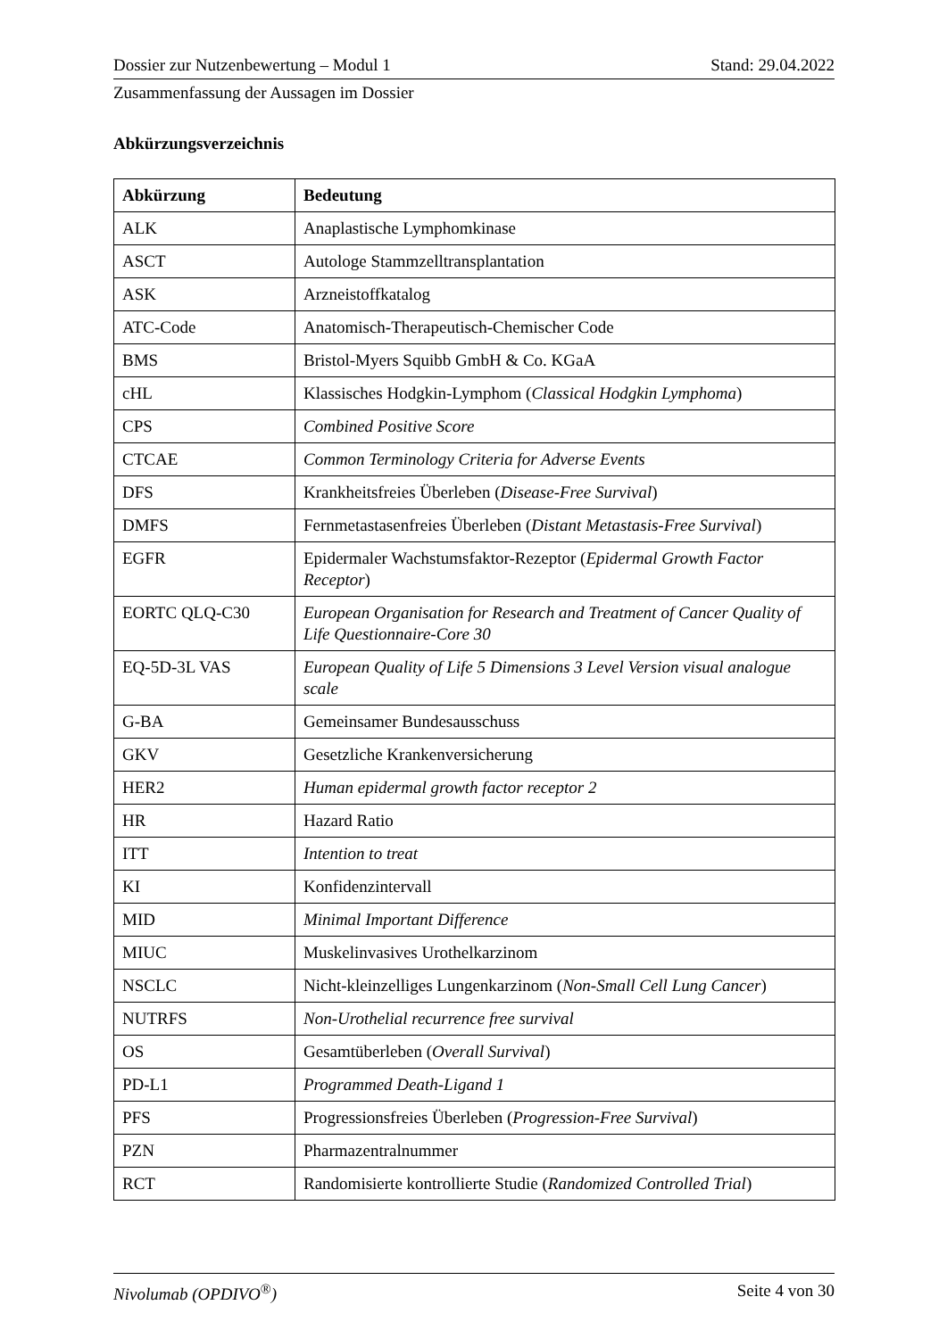Dossier zur Nutzenbewertung – Modul 1 Stand: 29.04.2022
Zusammenfassung der Aussagen im Dossier
Abkürzungsverzeichnis
| Abkürzung | Bedeutung |
| --- | --- |
| ALK | Anaplastische Lymphomkinase |
| ASCT | Autologe Stammzelltransplantation |
| ASK | Arzneistoffkatalog |
| ATC-Code | Anatomisch-Therapeutisch-Chemischer Code |
| BMS | Bristol-Myers Squibb GmbH & Co. KGaA |
| cHL | Klassisches Hodgkin-Lymphom ( Classical Hodgkin Lymphoma ) |
| CPS | Combined Positive Score |
| CTCAE | Common Terminology Criteria for Adverse Events |
| DFS | Krankheitsfreies Überleben ( Disease-Free Survival ) |
| DMFS | Fernmetastasenfreies Überleben ( Distant Metastasis-Free Survival ) |
| EGFR | Epidermaler Wachstumsfaktor-Rezeptor ( Epidermal Growth Factor Receptor ) |
| EORTC QLQ-C30 | European Organisation for Research and Treatment of Cancer Quality of Life Questionnaire-Core 30 |
| EQ-5D-3L VAS | European Quality of Life 5 Dimensions 3 Level Version visual analogue scale |
| G-BA | Gemeinsamer Bundesausschuss |
| GKV | Gesetzliche Krankenversicherung |
| HER2 | Human epidermal growth factor receptor 2 |
| HR | Hazard Ratio |
| ITT | Intention to treat |
| KI | Konfidenzintervall |
| MID | Minimal Important Difference |
| MIUC | Muskelinvasives Urothelkarzinom |
| NSCLC | Nicht-kleinzelliges Lungenkarzinom ( Non-Small Cell Lung Cancer ) |
| NUTRFS | Non-Urothelial recurrence free survival |
| OS | Gesamtüberleben ( Overall Survival ) |
| PD-L1 | Programmed Death-Ligand 1 |
| PFS | Progressionsfreies Überleben ( Progression-Free Survival ) |
| PZN | Pharmazentralnummer |
| RCT | Randomisierte kontrollierte Studie ( Randomized Controlled Trial ) |
Nivolumab (OPDIVO<sup>®</sup>) Seite 4 von 30